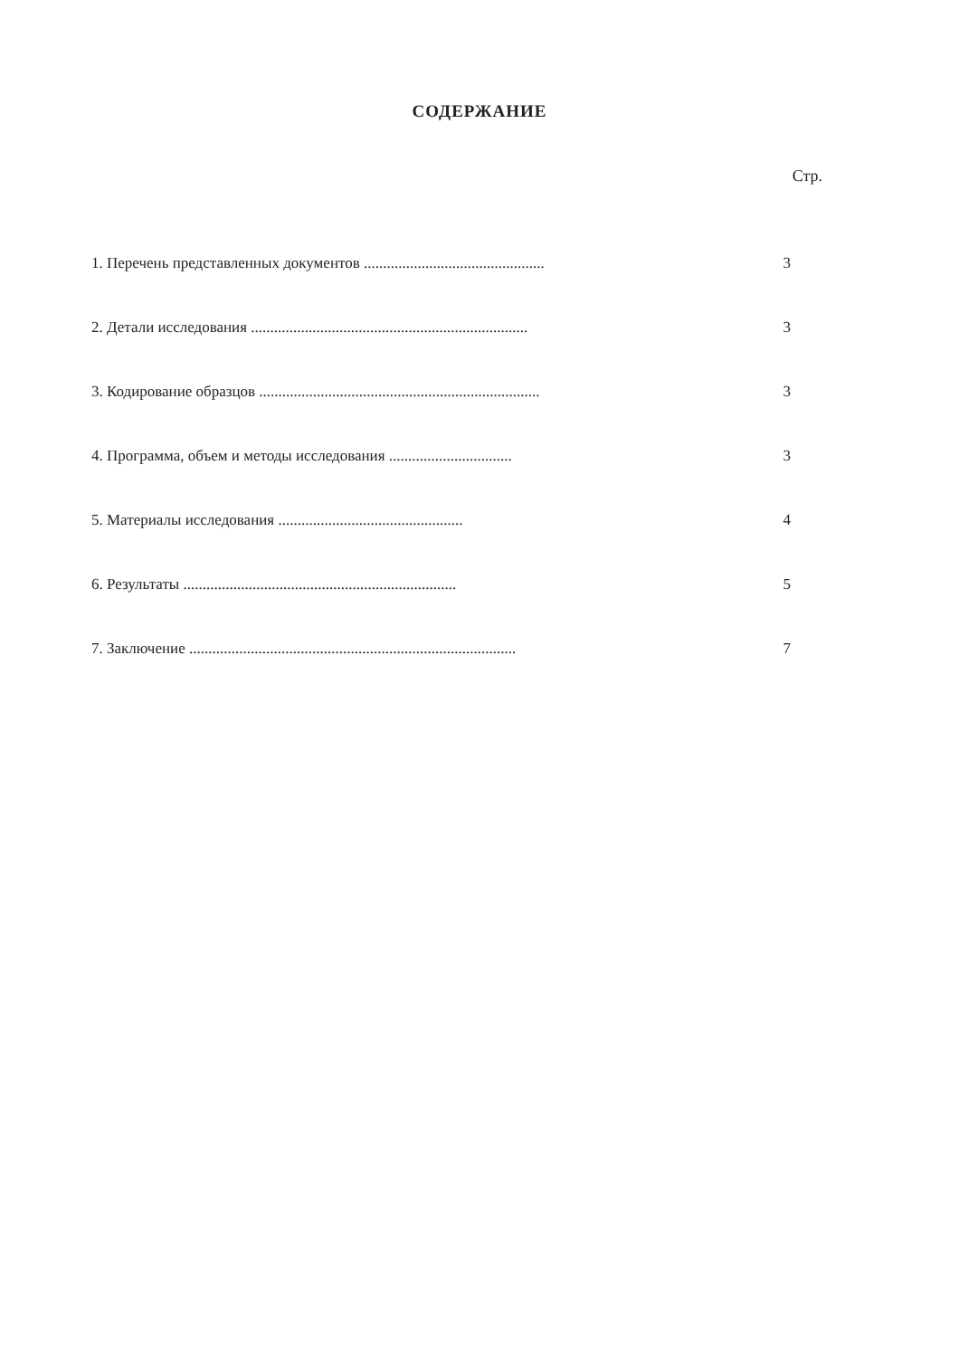СОДЕРЖАНИЕ
Стр.
1. Перечень представленных документов ............................................... 3
2. Детали исследования ........................................................................ 3
3. Кодирование образцов ......................................................................... 3
4. Программа, объем и методы исследования ................................ 3
5. Материалы исследования ................................................ 4
6. Результаты ....................................................................... 5
7. Заключение ..................................................................................... 7